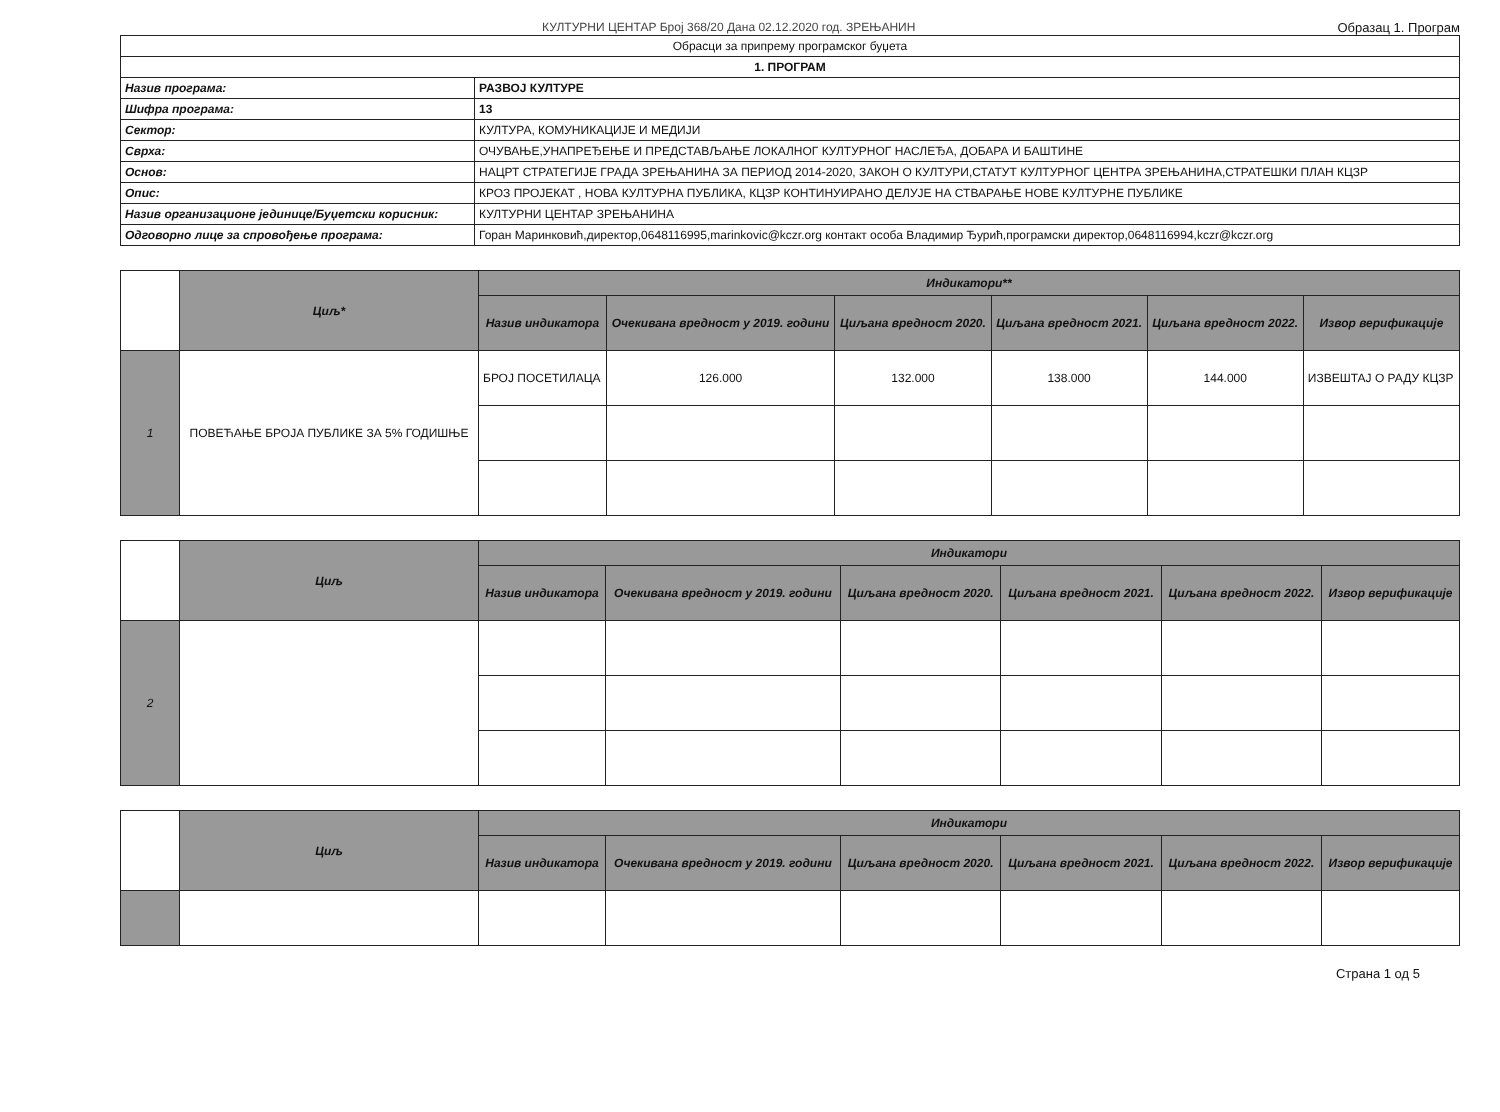КУЛТУРНИ ЦЕНТАР Број 368/20 Дана 02.12.2020 год. ЗРЕЊАНИН Образац 1. Програм
| Обрасци за припрему програмског буџета | |
| 1. ПРОГРАМ | |
| Назив програма: | РАЗВОЈ КУЛТУРЕ |
| Шифра програма: | 13 |
| Сектор: | КУЛТУРА, КОМУНИКАЦИЈЕ И МЕДИЈИ |
| Сврха: | ОЧУВАЊЕ,УНАПРЕЂЕЊЕ И ПРЕДСТАВЉАЊЕ ЛОКАЛНОГ КУЛТУРНОГ НАСЛЕЂА, ДОБАРА И БАШТИНЕ |
| Основ: | НАЦРТ СТРАТЕГИЈЕ ГРАДА ЗРЕЊАНИНА ЗА ПЕРИОД 2014-2020, ЗАКОН О КУЛТУРИ,СТАТУТ КУЛТУРНОГ ЦЕНТРА ЗРЕЊАНИНА,СТРАТЕШКИ ПЛАН КЦЗР |
| Опис: | КРОЗ ПРОЈЕКАТ , НОВА КУЛТУРНА ПУБЛИКА, КЦЗР КОНТИНУИРАНО ДЕЛУЈЕ НА СТВАРАЊЕ НОВЕ КУЛТУРНЕ ПУБЛИКЕ |
| Назив организационе јединице/Буџетски корисник: | КУЛТУРНИ ЦЕНТАР ЗРЕЊАНИНА |
| Одговорно лице за спровођење програма: | Горан Маринковић,директор,0648116995,marinkovic@kczr.org контакт особа Владимир Ђурић,програмски директор,0648116994,kczr@kczr.org |
| | Циљ* | Индикатори** | | | | | |
| | | Назив индикатора | Очекивана вредност у 2019. години | Циљана вредност 2020. | Циљана вредност 2021. | Циљана вредност 2022. | Извор верификације |
| 1 | ПОВЕЋАЊЕ БРОЈА ПУБЛИКЕ ЗА 5% ГОДИШЊЕ | БРОЈ ПОСЕТИЛАЦА | 126.000 | 132.000 | 138.000 | 144.000 | ИЗВЕШТАЈ О РАДУ КЦЗР |
| | Циљ | Индикатори | | | | | |
| | | Назив индикатора | Очекивана вредност у 2019. години | Циљана вредност 2020. | Циљана вредност 2021. | Циљана вредност 2022. | Извор верификације |
| 2 | | | | | | | |
| | Циљ | Индикатори | | | | | |
| | | Назив индикатора | Очекивана вредност у 2019. години | Циљана вредност 2020. | Циљана вредност 2021. | Циљана вредност 2022. | Извор верификације |
Страна 1 од 5